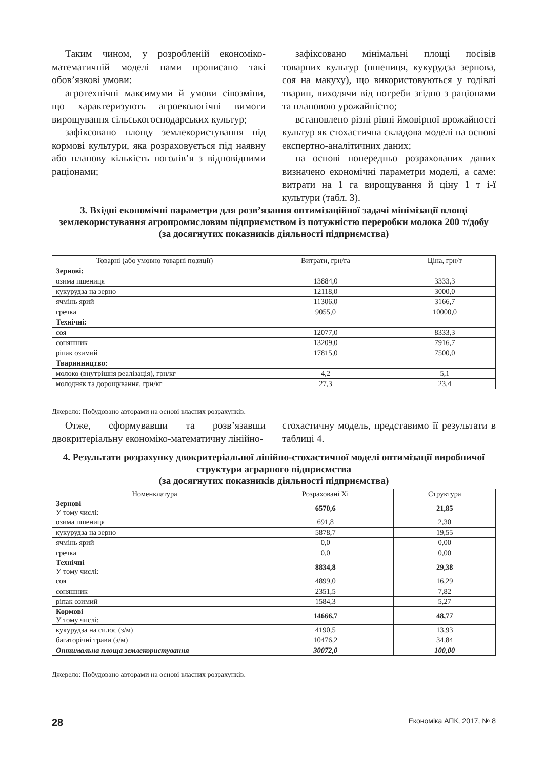Таким чином, у розробленій економіко-математичній моделі нами прописано такі обов’язкові умови:
агротехнічні максимуми й умови сівозміни, що характеризують агроекологічні вимоги вирощування сільськогосподарських культур;
зафіксовано площу землекористування під кормові культури, яка розраховується під наявну або планову кількість поголів’я з відповідними раціонами;
зафіксовано мінімальні площі посівів товарних культур (пшениця, кукурудза зернова, соя на макуху), що використовуються у годівлі тварин, виходячи від потреби згідно з раціонами та плановою урожайністю;
встановлено різні рівні ймовірної врожайності культур як стохастична складова моделі на основі експертно-аналітичних даних;
на основі попередньо розрахованих даних визначено економічні параметри моделі, а саме: витрати на 1 га вирощування й ціну 1 т і-ї культури (табл. 3).
3. Вхідні економічні параметри для розв’язання оптимізаційної задачі мінімізації площі землекористування агропромисловим підприємством із потужністю переробки молока 200 т/добу
(за досягнутих показників діяльності підприємства)
| Товарні (або умовно товарні позиції) | Витрати, грн/га | Ціна, грн/т |
| --- | --- | --- |
| Зернові: | | |
| озима пшениця | 13884,0 | 3333,3 |
| кукурудза на зерно | 12118,0 | 3000,0 |
| ячмінь ярий | 11306,0 | 3166,7 |
| гречка | 9055,0 | 10000,0 |
| Технічні: | | |
| соя | 12077,0 | 8333,3 |
| соняшник | 13209,0 | 7916,7 |
| ріпак озимий | 17815,0 | 7500,0 |
| Тваринництво: | | |
| молоко (внутрішня реалізація), грн/кг | 4,2 | 5,1 |
| молодняк та дорощування, грн/кг | 27,3 | 23,4 |
Джерело: Побудовано авторами на основі власних розрахунків.
Отже, сформувавши та розв’язавши двокритеріальну економіко-математичну лінійно-
стохастичну модель, представимо її результати в таблиці 4.
4. Результати розрахунку двокритеріальної лінійно-стохастичної моделі оптимізації виробничої структури аграрного підприємства
(за досягнутих показників діяльності підприємства)
| Номенклатура | Розраховані Хі | Структура |
| --- | --- | --- |
| Зернові У тому числі: | 6570,6 | 21,85 |
| озима пшениця | 691,8 | 2,30 |
| кукурудза на зерно | 5878,7 | 19,55 |
| ячмінь ярий | 0,0 | 0,00 |
| гречка | 0,0 | 0,00 |
| Технічні У тому числі: | 8834,8 | 29,38 |
| соя | 4899,0 | 16,29 |
| соняшник | 2351,5 | 7,82 |
| ріпак озимий | 1584,3 | 5,27 |
| Кормові У тому числі: | 14666,7 | 48,77 |
| кукурудза на силос (з/м) | 4190,5 | 13,93 |
| багаторічні трави (з/м) | 10476,2 | 34,84 |
| Оптимальна площа землекористування | 30072,0 | 100,00 |
Джерело: Побудовано авторами на основі власних розрахунків.
28 Економіка АПК, 2017, № 8